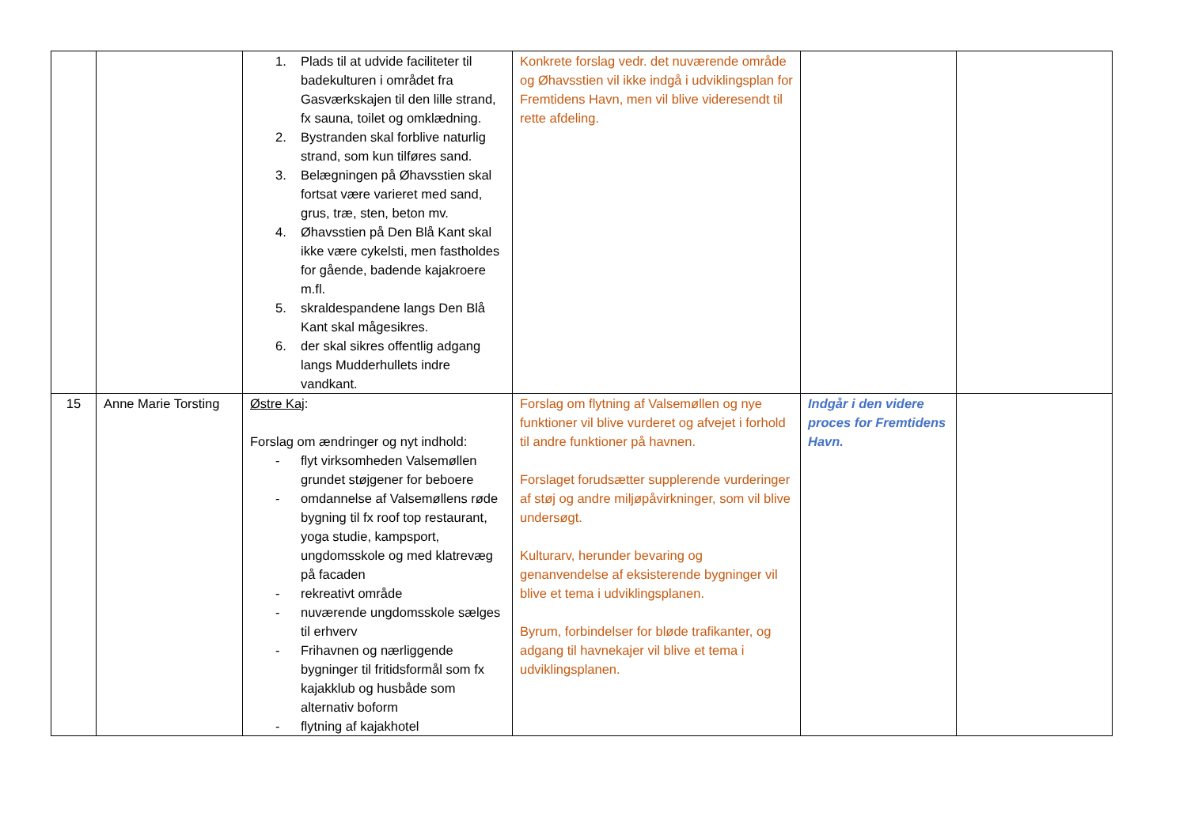| | | 1. Plads til at udvide faciliteter til badekulturen i området fra Gasværkskajen til den lille strand, fx sauna, toilet og omklædning. 2. Bystranden skal forblive naturlig strand, som kun tilføres sand. 3. Belægningen på Øhavsstien skal fortsat være varieret med sand, grus, træ, sten, beton mv. 4. Øhavsstien på Den Blå Kant skal ikke være cykelsti, men fastholdes for gående, badende kajakroere m.fl. 5. skraldespandene langs Den Blå Kant skal mågesikres. 6. der skal sikres offentlig adgang langs Mudderhullets indre vandkant. | Konkrete forslag vedr. det nuværende område og Øhavsstien vil ikke indgå i udviklingsplan for Fremtidens Havn, men vil blive videresendt til rette afdeling. | | |
| 15 | Anne Marie Torsting | Østre Kaj : Forslag om ændringer og nyt indhold: - flyt virksomheden Valsemøllen grundet støjgener for beboere - omdannelse af Valsemøllens røde bygning til fx roof top restaurant, yoga studie, kampsport, ungdomsskole og med klatrevæg på facaden - rekreativt område - nuværende ungdomsskole sælges til erhverv - Frihavnen og nærliggende bygninger til fritidsformål som fx kajakklub og husbåde som alternativ boform - flytning af kajakhotel | Forslag om flytning af Valsemøllen og nye funktioner vil blive vurderet og afvejet i forhold til andre funktioner på havnen. Forslaget forudsætter supplerende vurderinger af støj og andre miljøpåvirkninger, som vil blive undersøgt. Kulturarv, herunder bevaring og genanvendelse af eksisterende bygninger vil blive et tema i udviklingsplanen. Byrum, forbindelser for bløde trafikanter, og adgang til havnekajer vil blive et tema i udviklingsplanen. | Indgår i den videre proces for Fremtidens Havn. | |